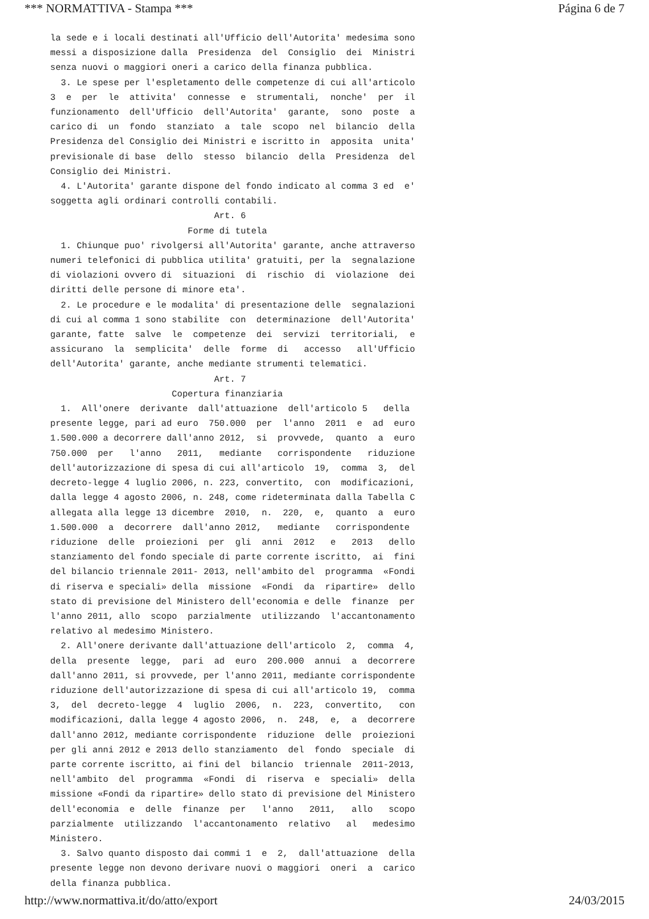*** NORMATTIVA - Stampa *** Página 6 de 7
la sede e i locali destinati all'Ufficio dell'Autorita' medesima sono messi a disposizione dalla Presidenza del Consiglio dei Ministri senza nuovi o maggiori oneri a carico della finanza pubblica. 3. Le spese per l'espletamento delle competenze di cui all'articolo 3 e per le attivita' connesse e strumentali, nonche' per il funzionamento dell'Ufficio dell'Autorita' garante, sono poste a carico di un fondo stanziato a tale scopo nel bilancio della Presidenza del Consiglio dei Ministri e iscritto in apposita unita' previsionale di base dello stesso bilancio della Presidenza del Consiglio dei Ministri. 4. L'Autorita' garante dispone del fondo indicato al comma 3 ed e' soggetta agli ordinari controlli contabili. Art. 6 Forme di tutela 1. Chiunque puo' rivolgersi all'Autorita' garante, anche attraverso numeri telefonici di pubblica utilita' gratuiti, per la segnalazione di violazioni ovvero di situazioni di rischio di violazione dei diritti delle persone di minore eta'. 2. Le procedure e le modalita' di presentazione delle segnalazioni di cui al comma 1 sono stabilite con determinazione dell'Autorita' garante, fatte salve le competenze dei servizi territoriali, e assicurano la semplicita' delle forme di accesso all'Ufficio dell'Autorita' garante, anche mediante strumenti telematici. Art. 7 Copertura finanziaria 1. All'onere derivante dall'attuazione dell'articolo 5 della presente legge, pari ad euro 750.000 per l'anno 2011 e ad euro 1.500.000 a decorrere dall'anno 2012, si provvede, quanto a euro 750.000 per l'anno 2011, mediante corrispondente riduzione dell'autorizzazione di spesa di cui all'articolo 19, comma 3, del decreto-legge 4 luglio 2006, n. 223, convertito, con modificazioni, dalla legge 4 agosto 2006, n. 248, come rideterminata dalla Tabella C allegata alla legge 13 dicembre 2010, n. 220, e, quanto a euro 1.500.000 a decorrere dall'anno 2012, mediante corrispondente riduzione delle proiezioni per gli anni 2012 e 2013 dello stanziamento del fondo speciale di parte corrente iscritto, ai fini del bilancio triennale 2011- 2013, nell'ambito del programma «Fondi di riserva e speciali» della missione «Fondi da ripartire» dello stato di previsione del Ministero dell'economia e delle finanze per l'anno 2011, allo scopo parzialmente utilizzando l'accantonamento relativo al medesimo Ministero. 2. All'onere derivante dall'attuazione dell'articolo 2, comma 4, della presente legge, pari ad euro 200.000 annui a decorrere dall'anno 2011, si provvede, per l'anno 2011, mediante corrispondente riduzione dell'autorizzazione di spesa di cui all'articolo 19, comma 3, del decreto-legge 4 luglio 2006, n. 223, convertito, con modificazioni, dalla legge 4 agosto 2006, n. 248, e, a decorrere dall'anno 2012, mediante corrispondente riduzione delle proiezioni per gli anni 2012 e 2013 dello stanziamento del fondo speciale di parte corrente iscritto, ai fini del bilancio triennale 2011-2013, nell'ambito del programma «Fondi di riserva e speciali» della missione «Fondi da ripartire» dello stato di previsione del Ministero dell'economia e delle finanze per l'anno 2011, allo scopo parzialmente utilizzando l'accantonamento relativo al medesimo Ministero. 3. Salvo quanto disposto dai commi 1 e 2, dall'attuazione della presente legge non devono derivare nuovi o maggiori oneri a carico della finanza pubblica.
http://www.normattiva.it/do/atto/export 24/03/2015